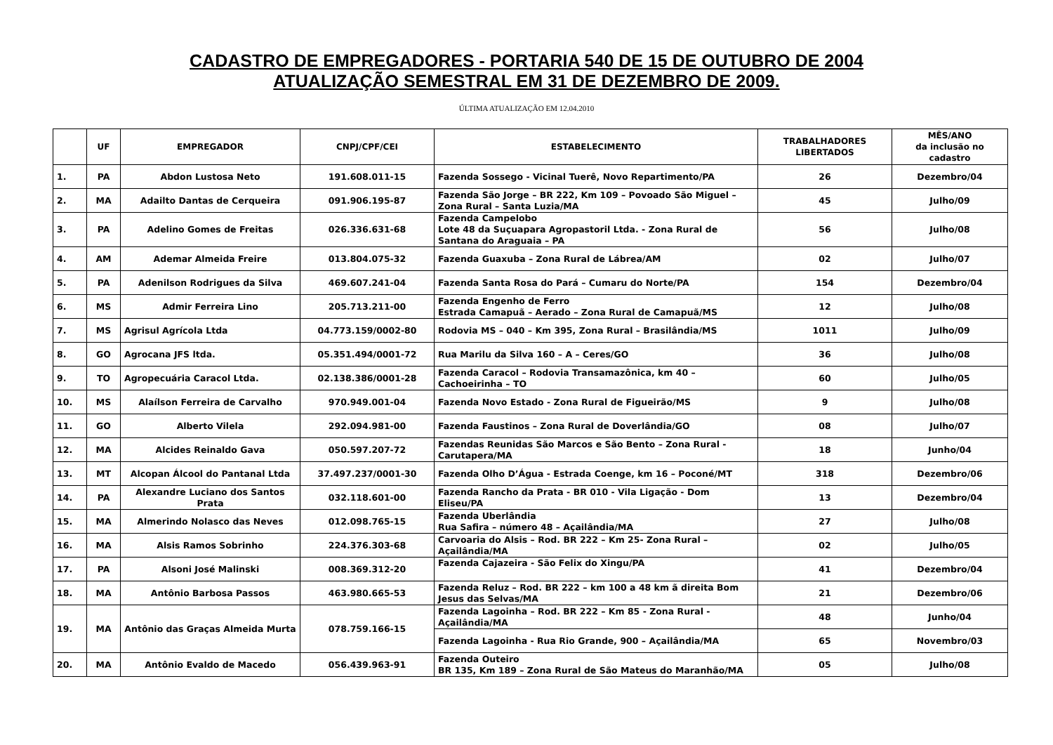CADASTRO DE EMPREGADORES - PORTARIA 540 DE 15 DE OUTUBRO DE 2004
ATUALIZAÇÃO SEMESTRAL EM 31 DE DEZEMBRO DE 2009.
ÚLTIMA ATUALIZAÇÃO EM 12.04.2010
| | UF | EMPREGADOR | CNPJ/CPF/CEI | ESTABELECIMENTO | TRABALHADORES LIBERTADOS | MÊS/ANO da inclusão no cadastro |
| --- | --- | --- | --- | --- | --- | --- |
| 1. | PA | Abdon Lustosa Neto | 191.608.011-15 | Fazenda Sossego - Vicinal Tuerê, Novo Repartimento/PA | 26 | Dezembro/04 |
| 2. | MA | Adailto Dantas de Cerqueira | 091.906.195-87 | Fazenda São Jorge – BR 222, Km 109 – Povoado São Miguel – Zona Rural – Santa Luzia/MA | 45 | Julho/09 |
| 3. | PA | Adelino Gomes de Freitas | 026.336.631-68 | Fazenda Campelobo Lote 48 da Suçuapara Agropastoril Ltda. - Zona Rural de Santana do Araguaia – PA | 56 | Julho/08 |
| 4. | AM | Ademar Almeida Freire | 013.804.075-32 | Fazenda Guaxuba – Zona Rural de Lábrea/AM | 02 | Julho/07 |
| 5. | PA | Adenilson Rodrigues da Silva | 469.607.241-04 | Fazenda Santa Rosa do Pará – Cumaru do Norte/PA | 154 | Dezembro/04 |
| 6. | MS | Admir Ferreira Lino | 205.713.211-00 | Fazenda Engenho de Ferro Estrada Camapuã – Aerado – Zona Rural de Camapuã/MS | 12 | Julho/08 |
| 7. | MS | Agrisul Agrícola Ltda | 04.773.159/0002-80 | Rodovia MS – 040 – Km 395, Zona Rural – Brasilândia/MS | 1011 | Julho/09 |
| 8. | GO | Agrocana JFS ltda. | 05.351.494/0001-72 | Rua Marilu da Silva 160 – A – Ceres/GO | 36 | Julho/08 |
| 9. | TO | Agropecuária Caracol Ltda. | 02.138.386/0001-28 | Fazenda Caracol – Rodovia Transamazônica, km 40 – Cachoeirinha – TO | 60 | Julho/05 |
| 10. | MS | Alaílson Ferreira de Carvalho | 970.949.001-04 | Fazenda Novo Estado - Zona Rural de Figueirão/MS | 9 | Julho/08 |
| 11. | GO | Alberto Vilela | 292.094.981-00 | Fazenda Faustinos – Zona Rural de Doverlândia/GO | 08 | Julho/07 |
| 12. | MA | Alcides Reinaldo Gava | 050.597.207-72 | Fazendas Reunidas São Marcos e São Bento – Zona Rural - Carutapera/MA | 18 | Junho/04 |
| 13. | MT | Alcopan Álcool do Pantanal Ltda | 37.497.237/0001-30 | Fazenda Olho D’Água - Estrada Coenge, km 16 – Poconé/MT | 318 | Dezembro/06 |
| 14. | PA | Alexandre Luciano dos Santos Prata | 032.118.601-00 | Fazenda Rancho da Prata - BR 010 - Vila Ligação - Dom Eliseu/PA | 13 | Dezembro/04 |
| 15. | MA | Almerindo Nolasco das Neves | 012.098.765-15 | Fazenda Uberlândia Rua Safira – número 48 – Açailândia/MA | 27 | Julho/08 |
| 16. | MA | Alsis Ramos Sobrinho | 224.376.303-68 | Carvoaria do Alsis – Rod. BR 222 – Km 25- Zona Rural – Açailândia/MA | 02 | Julho/05 |
| 17. | PA | Alsoni José Malinski | 008.369.312-20 | Fazenda Cajazeira - São Felix do Xingu/PA | 41 | Dezembro/04 |
| 18. | MA | Antônio Barbosa Passos | 463.980.665-53 | Fazenda Reluz – Rod. BR 222 – km 100 a 48 km ã direita Bom Jesus das Selvas/MA | 21 | Dezembro/06 |
| 19. | MA | Antônio das Graças Almeida Murta | 078.759.166-15 | Fazenda Lagoinha – Rod. BR 222 – Km 85 - Zona Rural - Açailândia/MA | 48 | Junho/04 |
| | | | | Fazenda Lagoinha - Rua Rio Grande, 900 – Açailândia/MA | 65 | Novembro/03 |
| 20. | MA | Antônio Evaldo de Macedo | 056.439.963-91 | Fazenda Outeiro BR 135, Km 189 – Zona Rural de São Mateus do Maranhão/MA | 05 | Julho/08 |